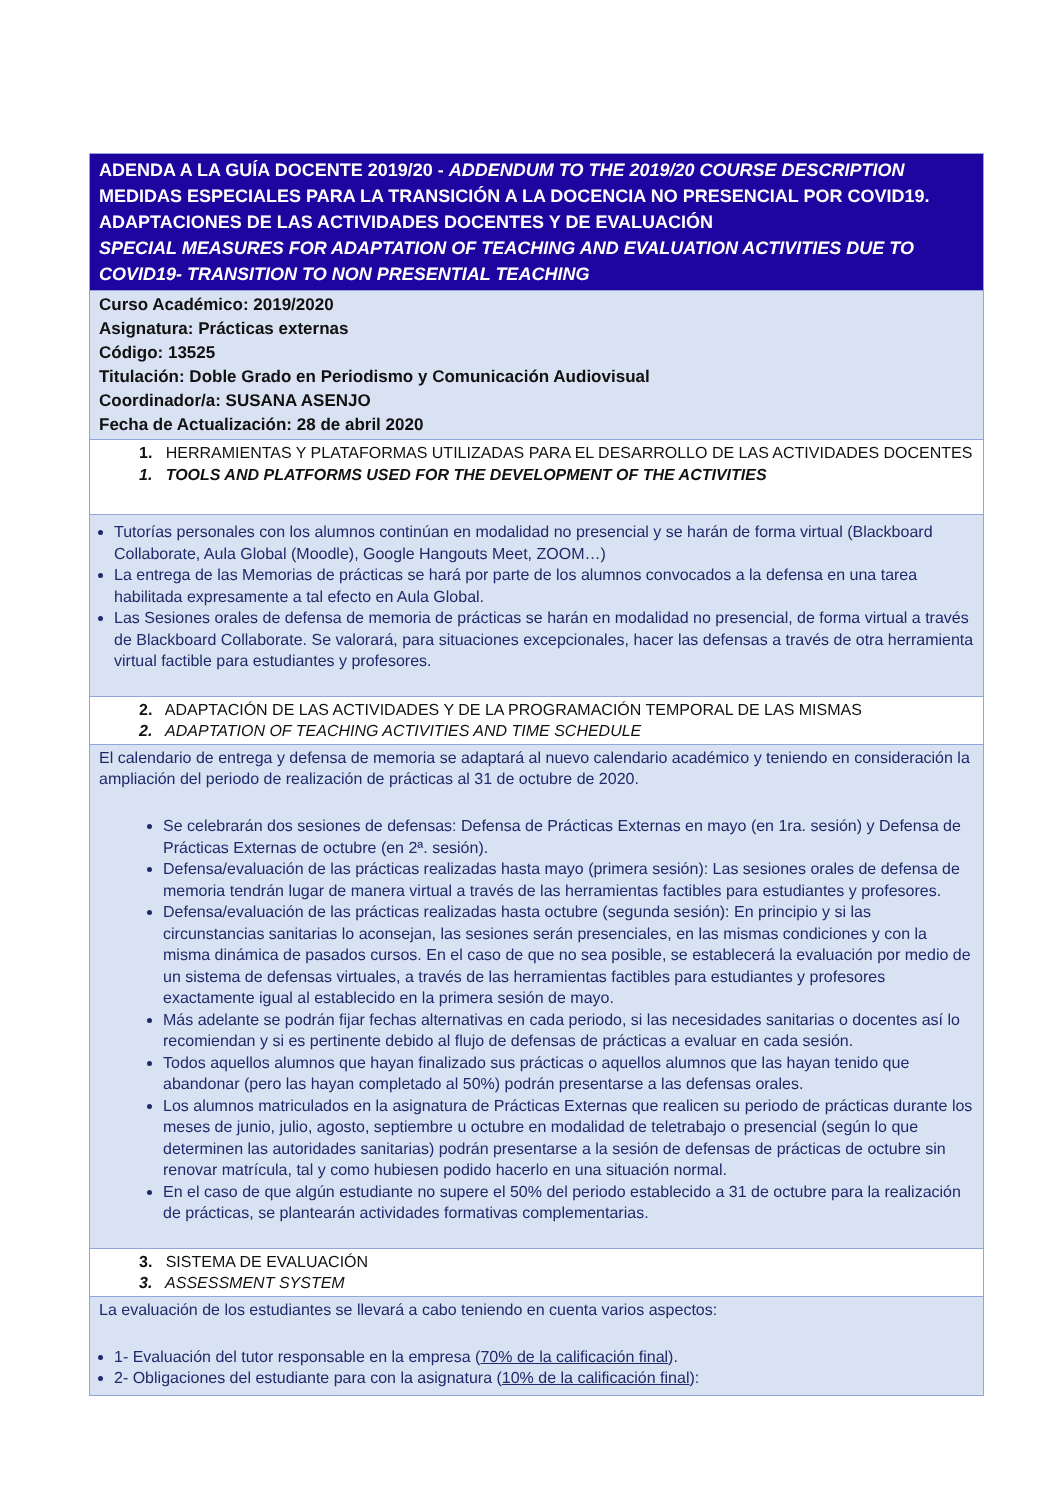| ADENDA A LA GUÍA DOCENTE 2019/20 - ADDENDUM TO THE 2019/20 COURSE DESCRIPTION MEDIDAS ESPECIALES PARA LA TRANSICIÓN A LA DOCENCIA NO PRESENCIAL POR COVID19. ADAPTACIONES DE LAS ACTIVIDADES DOCENTES Y DE EVALUACIÓN SPECIAL MEASURES FOR ADAPTATION OF TEACHING AND EVALUATION ACTIVITIES DUE TO COVID19- TRANSITION TO NON PRESENTIAL TEACHING |
| Curso Académico: 2019/2020 Asignatura: Prácticas externas Código: 13525 Titulación: Doble Grado en Periodismo y Comunicación Audiovisual Coordinador/a: SUSANA ASENJO Fecha de Actualización: 28 de abril 2020 |
| 1. HERRAMIENTAS Y PLATAFORMAS UTILIZADAS PARA EL DESARROLLO DE LAS ACTIVIDADES DOCENTES 1. TOOLS AND PLATFORMS USED FOR THE DEVELOPMENT OF THE ACTIVITIES |
| Tutorías personales con los alumnos continúan en modalidad no presencial y se harán de forma virtual (Blackboard Collaborate, Aula Global (Moodle), Google Hangouts Meet, ZOOM…) La entrega de las Memorias de prácticas se hará por parte de los alumnos convocados a la defensa en una tarea habilitada expresamente a tal efecto en Aula Global. Las Sesiones orales de defensa de memoria de prácticas se harán en modalidad no presencial, de forma virtual a través de Blackboard Collaborate. Se valorará, para situaciones excepcionales, hacer las defensas a través de otra herramienta virtual factible para estudiantes y profesores. |
| 2. ADAPTACIÓN DE LAS ACTIVIDADES Y DE LA PROGRAMACIÓN TEMPORAL DE LAS MISMAS 2. ADAPTATION OF TEACHING ACTIVITIES AND TIME SCHEDULE |
| El calendario de entrega y defensa de memoria se adaptará al nuevo calendario académico y teniendo en consideración la ampliación del periodo de realización de prácticas al 31 de octubre de 2020. Se celebrarán dos sesiones de defensas: Defensa de Prácticas Externas en mayo (en 1ra. sesión) y Defensa de Prácticas Externas de octubre (en 2ª. sesión). Defensa/evaluación de las prácticas realizadas hasta mayo (primera sesión): Las sesiones orales de defensa de memoria tendrán lugar de manera virtual a través de las herramientas factibles para estudiantes y profesores. Defensa/evaluación de las prácticas realizadas hasta octubre (segunda sesión): En principio y si las circunstancias sanitarias lo aconsejan, las sesiones serán presenciales, en las mismas condiciones y con la misma dinámica de pasados cursos. En el caso de que no sea posible, se establecerá la evaluación por medio de un sistema de defensas virtuales, a través de las herramientas factibles para estudiantes y profesores exactamente igual al establecido en la primera sesión de mayo. Más adelante se podrán fijar fechas alternativas en cada periodo, si las necesidades sanitarias o docentes así lo recomiendan y si es pertinente debido al flujo de defensas de prácticas a evaluar en cada sesión. Todos aquellos alumnos que hayan finalizado sus prácticas o aquellos alumnos que las hayan tenido que abandonar (pero las hayan completado al 50%) podrán presentarse a las defensas orales. Los alumnos matriculados en la asignatura de Prácticas Externas que realicen su periodo de prácticas durante los meses de junio, julio, agosto, septiembre u octubre en modalidad de teletrabajo o presencial (según lo que determinen las autoridades sanitarias) podrán presentarse a la sesión de defensas de prácticas de octubre sin renovar matrícula, tal y como hubiesen podido hacerlo en una situación normal. En el caso de que algún estudiante no supere el 50% del periodo establecido a 31 de octubre para la realización de prácticas, se plantearán actividades formativas complementarias. |
| 3. SISTEMA DE EVALUACIÓN 3. ASSESSMENT SYSTEM |
| La evaluación de los estudiantes se llevará a cabo teniendo en cuenta varios aspectos: 1- Evaluación del tutor responsable en la empresa ( 70% de la calificación final ). 2- Obligaciones del estudiante para con la asignatura ( 10% de la calificación final ): |